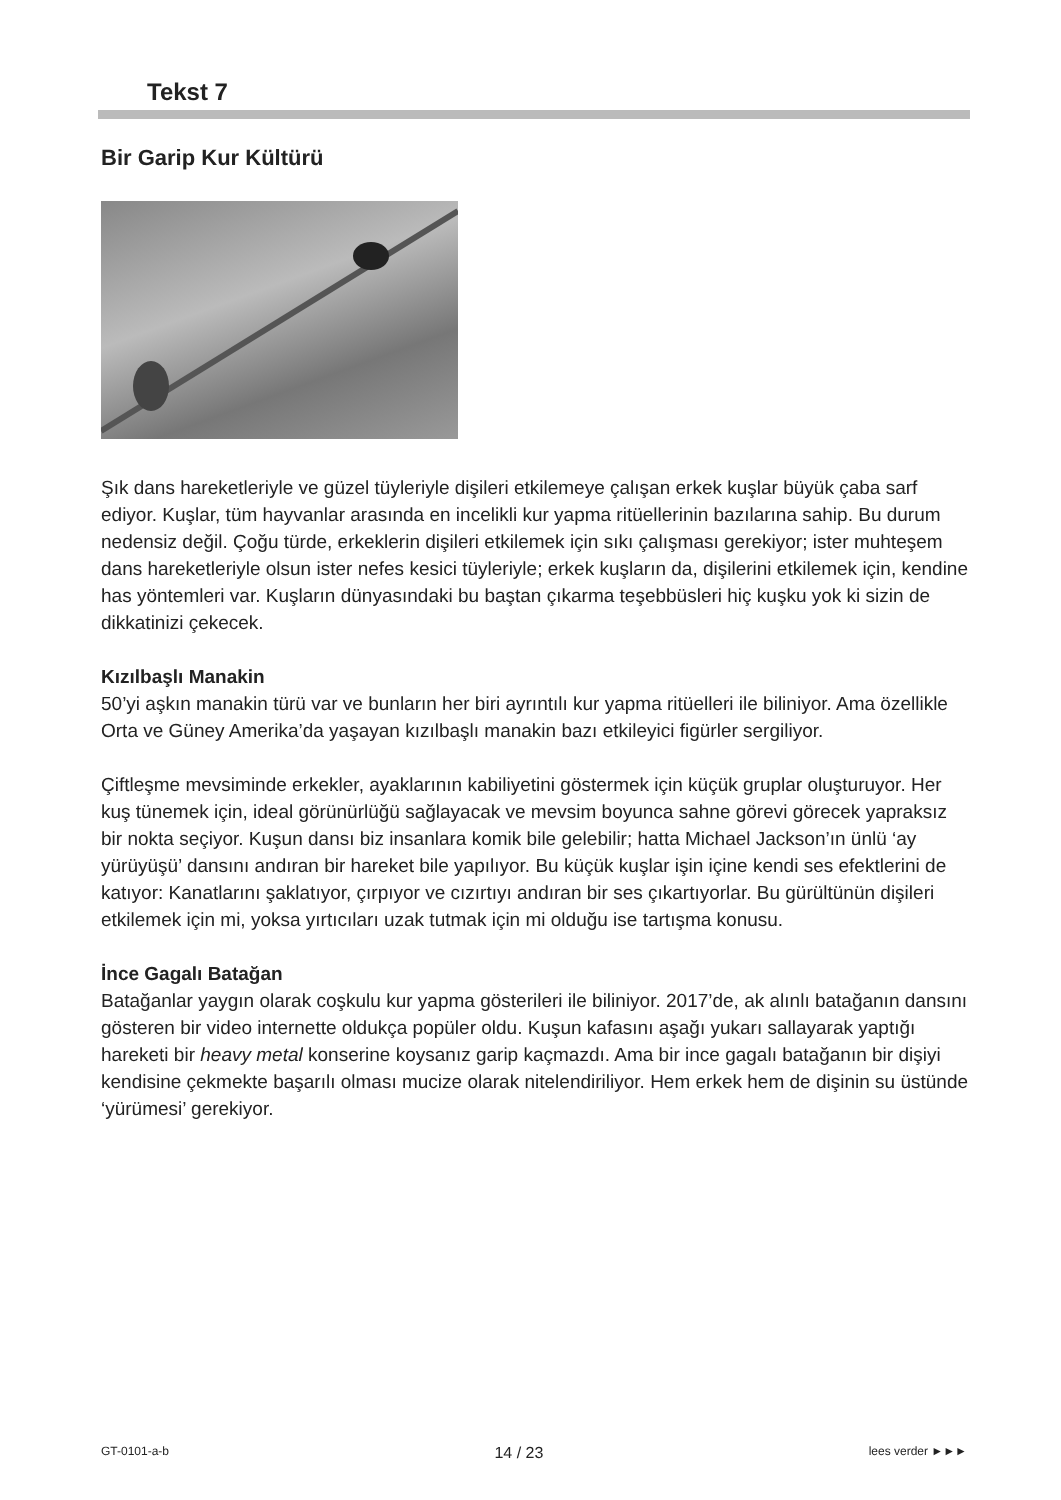Tekst 7
Bir Garip Kur Kültürü
Şık dans hareketleriyle ve güzel tüyleriyle dişileri etkilemeye çalışan erkek kuşlar büyük çaba sarf ediyor. Kuşlar, tüm hayvanlar arasında en incelikli kur yapma ritüellerinin bazılarına sahip. Bu durum nedensiz değil. Çoğu türde, erkeklerin dişileri etkilemek için sıkı çalışması gerekiyor; ister muhteşem dans hareketleriyle olsun ister nefes kesici tüyleriyle; erkek kuşların da, dişilerini etkilemek için, kendine has yöntemleri var. Kuşların dünyasındaki bu baştan çıkarma teşebbüsleri hiç kuşku yok ki sizin de dikkatinizi çekecek.
Kızılbaşlı Manakin
50’yi aşkın manakin türü var ve bunların her biri ayrıntılı kur yapma ritüelleri ile biliniyor. Ama özellikle Orta ve Güney Amerika’da yaşayan kızılbaşlı manakin bazı etkileyici figürler sergiliyor.
Çiftleşme mevsiminde erkekler, ayaklarının kabiliyetini göstermek için küçük gruplar oluşturuyor. Her kuş tünemek için, ideal görünürlüğü sağlayacak ve mevsim boyunca sahne görevi görecek yapraksız bir nokta seçiyor. Kuşun dansı biz insanlara komik bile gelebilir; hatta Michael Jackson’ın ünlü ‘ay yürüyüşü’ dansını andıran bir hareket bile yapılıyor. Bu küçük kuşlar işin içine kendi ses efektlerini de katıyor: Kanatlarını şaklatıyor, çırpıyor ve cızırtıyı andıran bir ses çıkartıyorlar. Bu gürültünün dişileri etkilemek için mi, yoksa yırtıcıları uzak tutmak için mi olduğu ise tartışma konusu.
İnce Gagalı Batağan
Batağanlar yaygın olarak coşkulu kur yapma gösterileri ile biliniyor. 2017’de, ak alınlı batağanın dansını gösteren bir video internette oldukça popüler oldu. Kuşun kafasını aşağı yukarı sallayarak yaptığı hareketi bir heavy metal konserine koysanız garip kaçmazdı. Ama bir ince gagalı batağanın bir dişiyi kendisine çekmekte başarılı olması mucize olarak nitelendiriliyor. Hem erkek hem de dişinin su üstünde ‘yürümesi’ gerekiyor.
GT-0101-a-b 14 / 23 lees verder ►►►